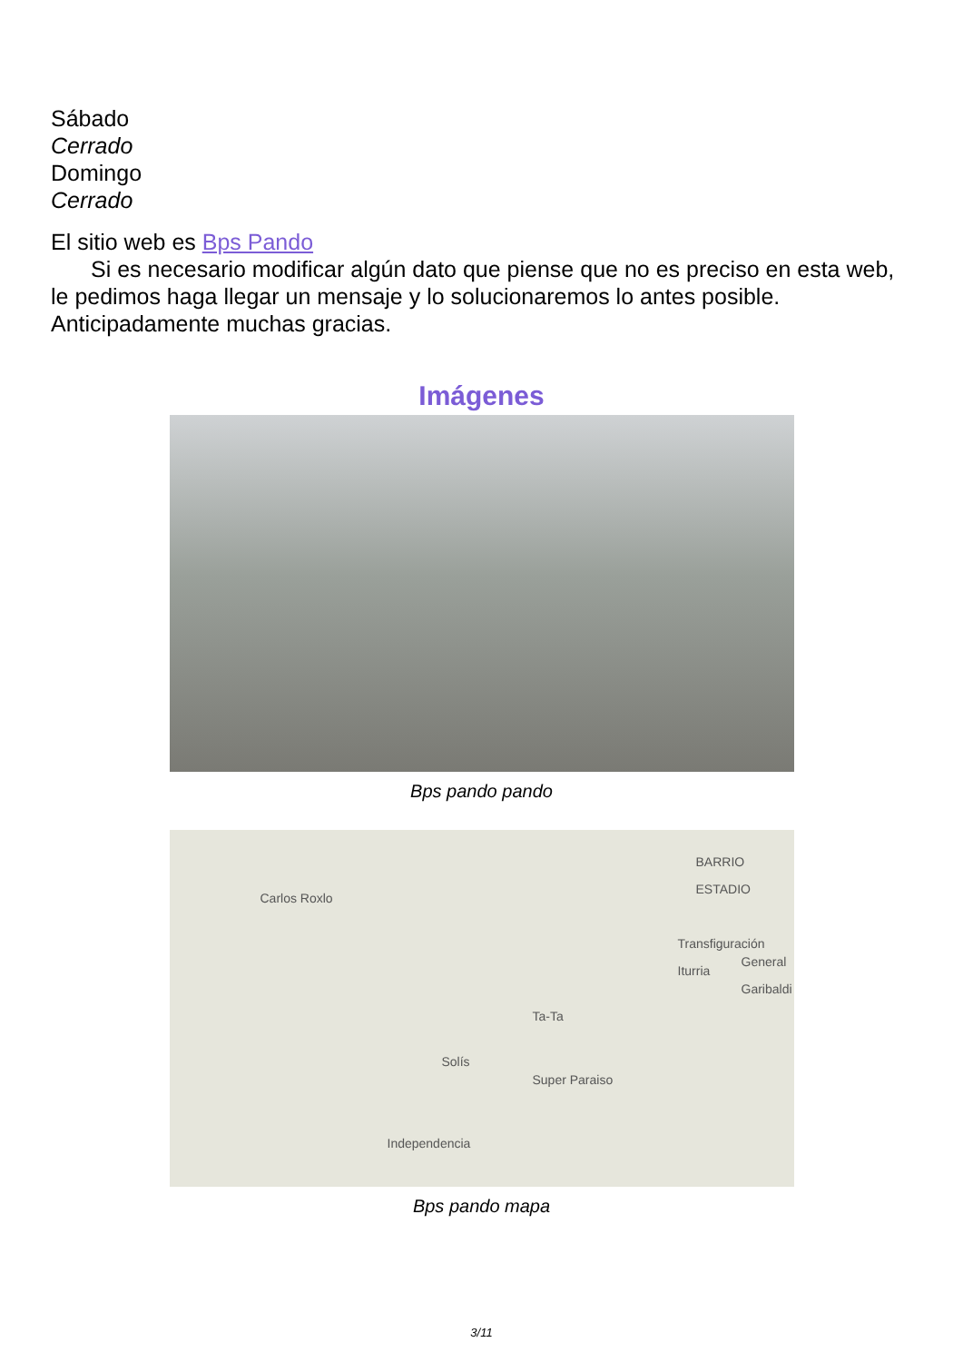Sábado
Cerrado
Domingo
Cerrado
El sitio web es Bps Pando
Si es necesario modificar algún dato que piense que no es preciso en esta web, le pedimos haga llegar un mensaje y lo solucionaremos lo antes posible. Anticipadamente muchas gracias.
Imágenes
Bps pando pando
Carlos Roxlo
Transfiguración Iturria
General Garibaldi
Solís
Ta-Ta
Super Paraiso
Independencia
BARRIO ESTADIO
Bps pando mapa
3/11